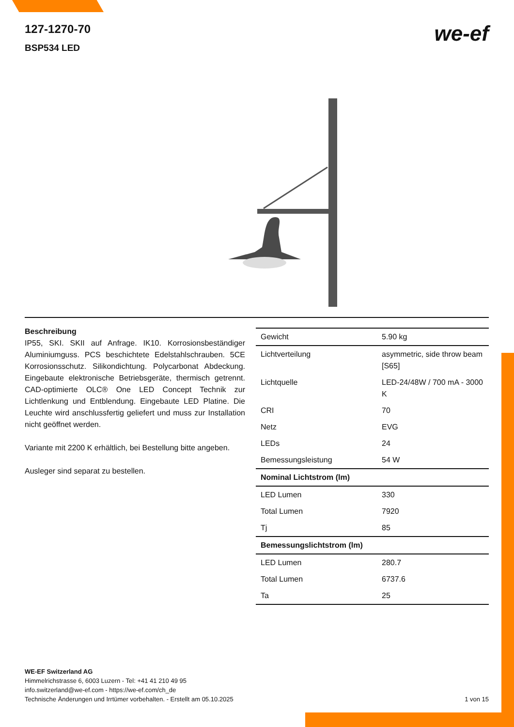we-ef
127-1270-70
BSP534 LED
Beschreibung
IP55, SKI. SKII auf Anfrage. IK10. Korrosionsbeständiger Aluminiumguss. PCS beschichtete Edelstahlschrauben. 5CE Korrosionsschutz. Silikondichtung. Polycarbonat Abdeckung. Eingebaute elektronische Betriebsgeräte, thermisch getrennt. CAD-optimierte OLC® One LED Concept Technik zur Lichtlenkung und Entblendung. Eingebaute LED Platine. Die Leuchte wird anschlussfertig geliefert und muss zur Installation nicht geöffnet werden.
Variante mit 2200 K erhältlich, bei Bestellung bitte angeben.
Ausleger sind separat zu bestellen.
| Gewicht | 5.90 kg |
| Lichtverteilung | asymmetric, side throw beam [S65] |
| Lichtquelle | LED-24/48W / 700 mA - 3000 K |
| CRI | 70 |
| Netz | EVG |
| LEDs | 24 |
| Bemessungsleistung | 54 W |
| Nominal Lichtstrom (lm) | |
| LED Lumen | 330 |
| Total Lumen | 7920 |
| Tj | 85 |
| Bemessungslichtstrom (lm) | |
| LED Lumen | 280.7 |
| Total Lumen | 6737.6 |
| Ta | 25 |
WE-EF Switzerland AG
Himmelrichstrasse 6, 6003 Luzern - Tel: +41 41 210 49 95
info.switzerland@we-ef.com - https://we-ef.com/ch_de
Technische Änderungen und Irrtümer vorbehalten. - Erstellt am 05.10.2025 1 von 15